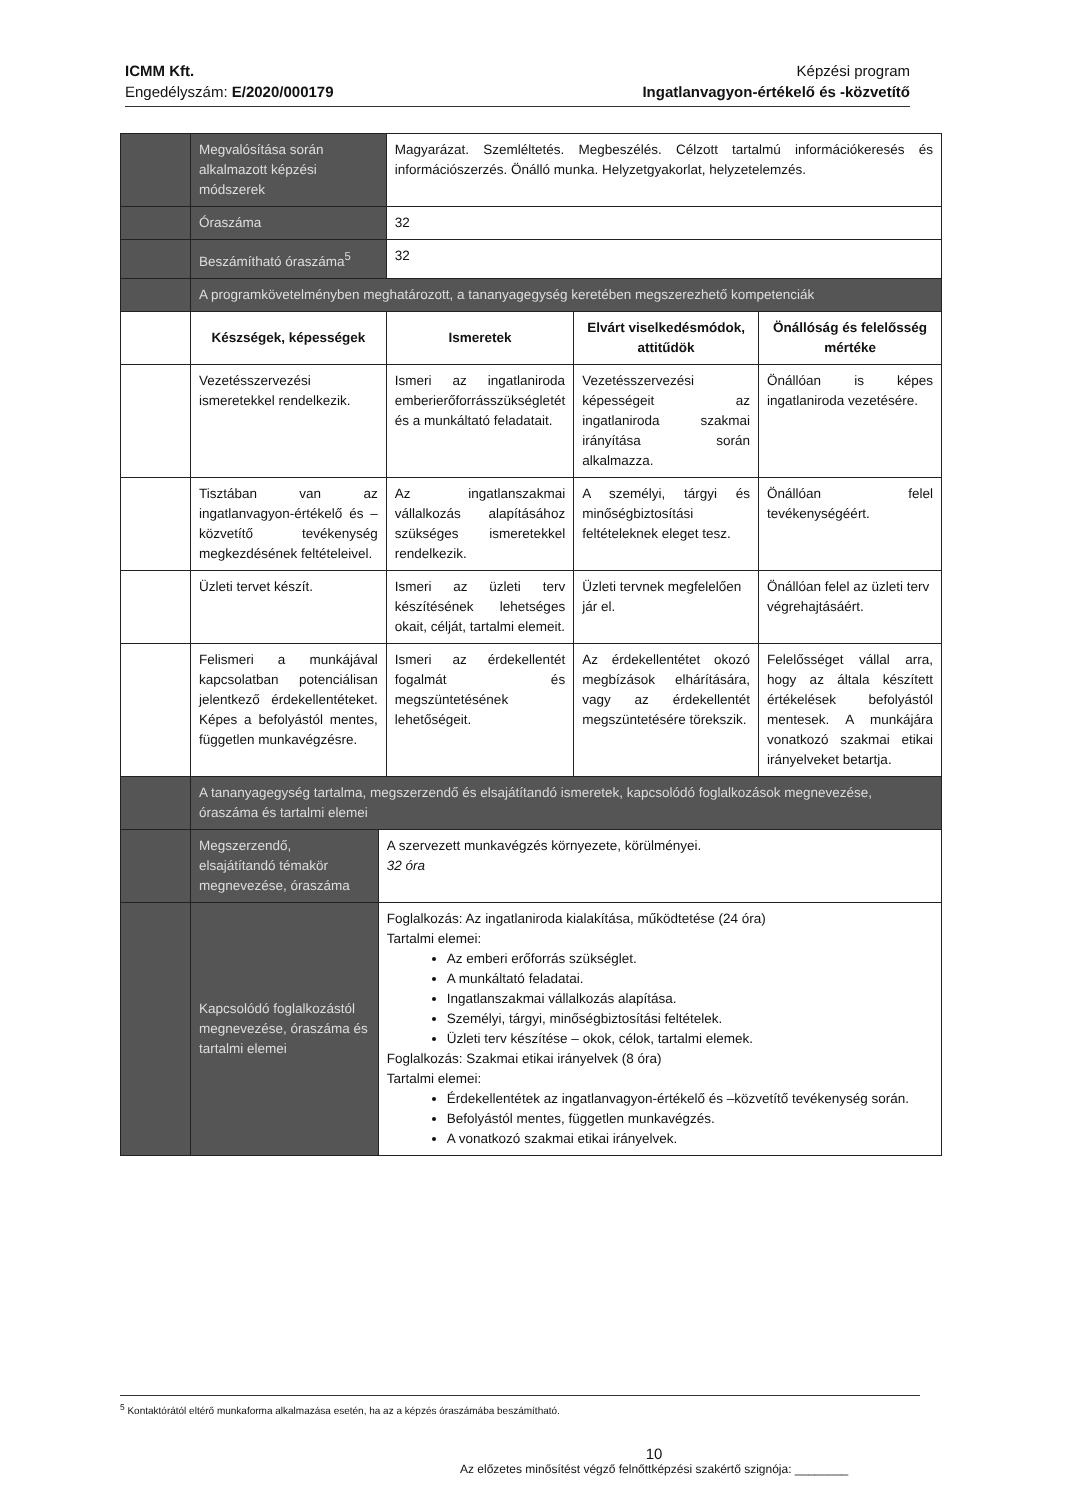ICMM Kft.
Engedélyszám: E/2020/000179
Képzési program
Ingatlanvagyon-értékelő és -közvetítő
| | Megvalósítása során alkalmazott képzési módszerek | | Magyarázat. Szemléltetés. Megbeszélés. Célzott tartalmú információkeresés és információszerzés. Önálló munka. Helyzetgyakorlat, helyzetelemzés. | | |
| | Óraszáma | | 32 | | |
| | Beszámítható óraszáma<sup>5</sup> | | 32 | | |
| | A programkövetelményben meghatározott, a tananyagegység keretében megszerezhető kompetenciák | | | | |
| | Készségek, képességek | | Ismeretek | Elvárt viselkedésmódok, attitűdök | Önállóság és felelősség mértéke |
| | Vezetésszervezési ismeretekkel rendelkezik. | | Ismeri az ingatlaniroda emberierőforrásszükségletét és a munkáltató feladatait. | Vezetésszervezési képességeit az ingatlaniroda szakmai irányítása során alkalmazza. | Önállóan is képes ingatlaniroda vezetésére. |
| | Tisztában van az ingatlanvagyon-értékelő és – közvetítő tevékenység megkezdésének feltételeivel. | | Az ingatlanszakmai vállalkozás alapításához szükséges ismeretekkel rendelkezik. | A személyi, tárgyi és minőségbiztosítási feltételeknek eleget tesz. | Önállóan felel tevékenységéért. |
| | Üzleti tervet készít. | | Ismeri az üzleti terv készítésének lehetséges okait, célját, tartalmi elemeit. | Üzleti tervnek megfelelően jár el. | Önállóan felel az üzleti terv végrehajtásáért. |
| | Felismeri a munkájával kapcsolatban potenciálisan jelentkező érdekellentéteket. Képes a befolyástól mentes, független munkavégzésre. | | Ismeri az érdekellentét fogalmát és megszüntetésének lehetőségeit. | Az érdekellentétet okozó megbízások elhárítására, vagy az érdekellentét megszüntetésére törekszik. | Felelősséget vállal arra, hogy az általa készített értékelések befolyástól mentesek. A munkájára vonatkozó szakmai etikai irányelveket betartja. |
| | A tananyagegység tartalma, megszerzendő és elsajátítandó ismeretek, kapcsolódó foglalkozások megnevezése, óraszáma és tartalmi elemei | | | | |
| | Megszerzendő, elsajátítandó témakör megnevezése, óraszáma | A szervezett munkavégzés környezete, körülményei. 32 óra | | | |
| | Kapcsolódó foglalkozástól megnevezése, óraszáma és tartalmi elemei | Foglalkozás: Az ingatlaniroda kialakítása, működtetése (24 óra) Tartalmi elemei: Az emberi erőforrás szükséglet. A munkáltató feladatai. Ingatlanszakmai vállalkozás alapítása. Személyi, tárgyi, minőségbiztosítási feltételek. Üzleti terv készítése – okok, célok, tartalmi elemek. Foglalkozás: Szakmai etikai irányelvek (8 óra) Tartalmi elemei: Érdekellentétek az ingatlanvagyon-értékelő és –közvetítő tevékenység során. Befolyástól mentes, független munkavégzés. A vonatkozó szakmai etikai irányelvek. | | | |
<sup>5</sup> Kontaktórától eltérő munkaforma alkalmazása esetén, ha az a képzés óraszámába beszámítható.
10
Az előzetes minősítést végző felnőttképzési szakértő szignója: ________